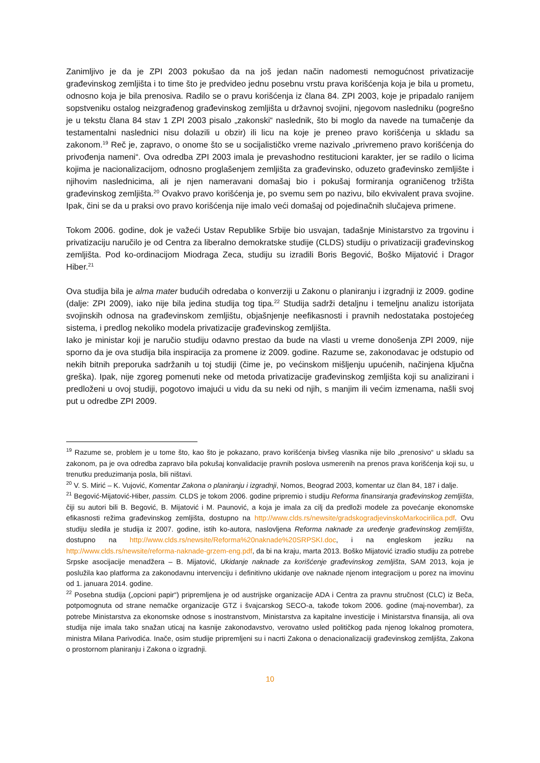Zanimljivo je da je ZPI 2003 pokušao da na još jedan način nadomesti nemogućnost privatizacije građevinskog zemljišta i to time što je predvideo jednu posebnu vrstu prava korišćenja koja je bila u prometu, odnosno koja je bila prenosiva. Radilo se o pravu korišćenja iz člana 84. ZPI 2003, koje je pripadalo ranijem sopstveniku ostalog neizgrađenog građevinskog zemljišta u državnoj svojini, njegovom nasledniku (pogrešno je u tekstu člana 84 stav 1 ZPI 2003 pisalo „zakonski“ naslednik, što bi moglo da navede na tumačenje da testamentalni naslednici nisu dolazili u obzir) ili licu na koje je preneo pravo korišćenja u skladu sa zakonom.<sup>19</sup> Reč je, zapravo, o onome što se u socijalističko vreme nazivalo „privremeno pravo korišćenja do privođenja nameni“. Ova odredba ZPI 2003 imala je prevashodno restitucioni karakter, jer se radilo o licima kojima je nacionalizacijom, odnosno proglašenjem zemljišta za građevinsko, oduzeto građevinsko zemljište i njihovim naslednicima, ali je njen nameravani domašaj bio i pokušaj formiranja ograničenog tržišta građevinskog zemljišta.<sup>20</sup> Ovakvo pravo korišćenja je, po svemu sem po nazivu, bilo ekvivalent prava svojine. Ipak, čini se da u praksi ovo pravo korišćenja nije imalo veći domašaj od pojedinačnih slučajeva primene.
Tokom 2006. godine, dok je važeći Ustav Republike Srbije bio usvajan, tadašnje Ministarstvo za trgovinu i privatizaciju naručilo je od Centra za liberalno demokratske studije (CLDS) studiju o privatizaciji građevinskog zemljišta. Pod ko-ordinacijom Miodraga Zeca, studiju su izradili Boris Begović, Boško Mijatović i Dragor Hiber.<sup>21</sup>
Ova studija bila je alma mater budućih odredaba o konverziji u Zakonu o planiranju i izgradnji iz 2009. godine (dalje: ZPI 2009), iako nije bila jedina studija tog tipa.<sup>22</sup> Studija sadrži detaljnu i temeljnu analizu istorijata svojinskih odnosa na građevinskom zemljištu, objašnjenje neefikasnosti i pravnih nedostataka postojećeg sistema, i predlog nekoliko modela privatizacije građevinskog zemljišta.
Iako je ministar koji je naručio studiju odavno prestao da bude na vlasti u vreme donošenja ZPI 2009, nije sporno da je ova studija bila inspiracija za promene iz 2009. godine. Razume se, zakonodavac je odstupio od nekih bitnih preporuka sadržanih u toj studiji (čime je, po većinskom mišljenju upućenih, načinjena ključna greška). Ipak, nije zgoreg pomenuti neke od metoda privatizacije građevinskog zemljišta koji su analizirani i predloženi u ovoj studiji, pogotovo imajući u vidu da su neki od njih, s manjim ili većim izmenama, našli svoj put u odredbe ZPI 2009.
<sup>19</sup> Razume se, problem je u tome što, kao što je pokazano, pravo korišćenja bivšeg vlasnika nije bilo „prenosivo“ u skladu sa zakonom, pa je ova odredba zapravo bila pokušaj konvalidacije pravnih poslova usmerenih na prenos prava korišćenja koji su, u trenutku preduzimanja posla, bili ništavi.
<sup>20</sup> V. S. Mirić – K. Vujović, Komentar Zakona o planiranju i izgradnji, Nomos, Beograd 2003, komentar uz član 84, 187 i dalje.
<sup>21</sup> Begović-Mijatović-Hiber, passim. CLDS je tokom 2006. godine pripremio i studiju Reforma finansiranja građevinskog zemljišta, čiji su autori bili B. Begović, B. Mijatović i M. Paunović, a koja je imala za cilj da predloži modele za povećanje ekonomske efikasnosti režima građevinskog zemljišta, dostupno na http://www.clds.rs/newsite/gradskogradjevinskoMarkocirilica.pdf. Ovu studiju sledila je studija iz 2007. godine, istih ko-autora, naslovljena Reforma naknade za uređenje građevinskog zemljišta, dostupno na http://www.clds.rs/newsite/Reforma%20naknade%20SRPSKI.doc, i na engleskom jeziku na http://www.clds.rs/newsite/reforma-naknade-grzem-eng.pdf, da bi na kraju, marta 2013. Boško Mijatović izradio studiju za potrebe Srpske asocijacije menadžera – B. Mijatović, Ukidanje naknade za korišćenje građevinskog zemljišta, SAM 2013, koja je poslužila kao platforma za zakonodavnu intervenciju i definitivno ukidanje ove naknade njenom integracijom u porez na imovinu od 1. januara 2014. godine.
<sup>22</sup> Posebna studija („opcioni papir“) pripremljena je od austrijske organizacije ADA i Centra za pravnu stručnost (CLC) iz Beča, potpomognuta od strane nemačke organizacije GTZ i švajcarskog SECO-a, takođe tokom 2006. godine (maj-novembar), za potrebe Ministarstva za ekonomske odnose s inostranstvom, Ministarstva za kapitalne investicije i Ministarstva finansija, ali ova studija nije imala tako snažan uticaj na kasnije zakonodavstvo, verovatno usled političkog pada njenog lokalnog promotera, ministra Milana Parivodića. Inače, osim studije pripremljeni su i nacrti Zakona o denacionalizaciji građevinskog zemljišta, Zakona o prostornom planiranju i Zakona o izgradnji.
10